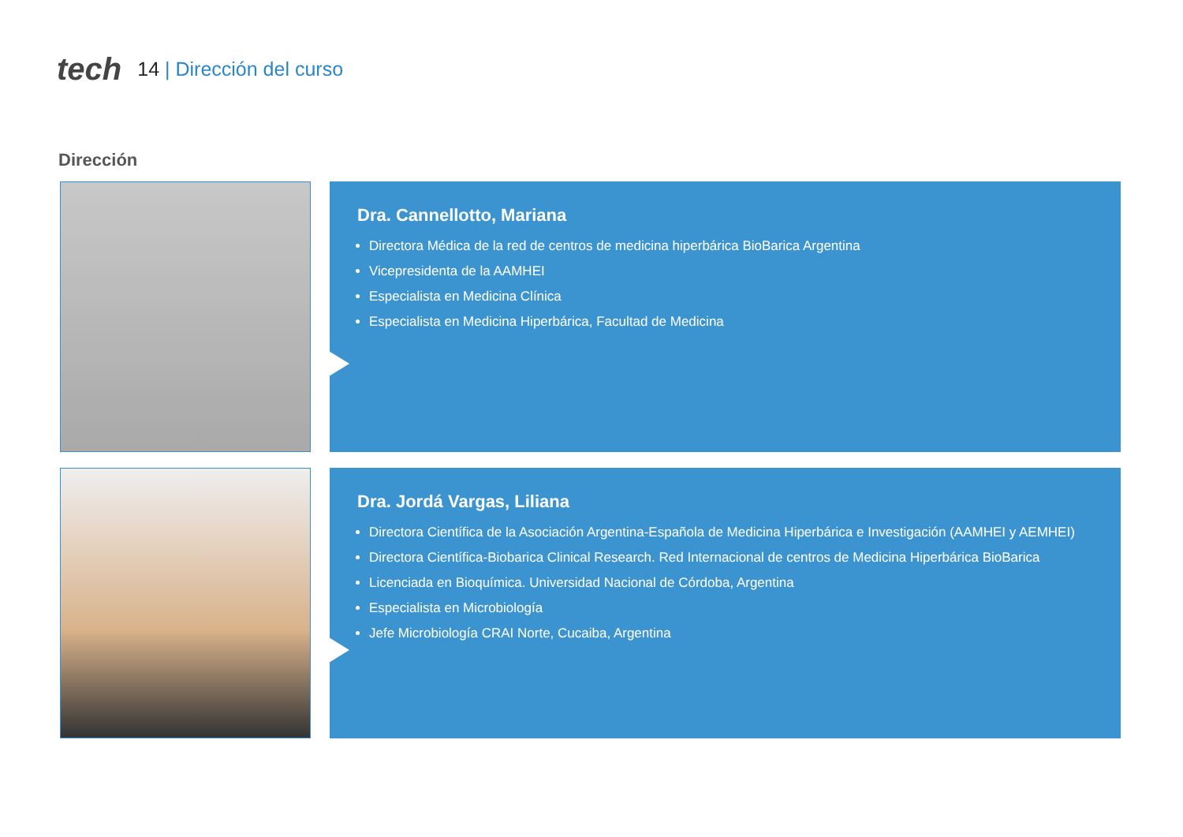tech
14 | Dirección del curso
Dirección
Dra. Cannellotto, Mariana
Directora Médica de la red de centros de medicina hiperbárica BioBarica Argentina
Vicepresidenta de la AAMHEI
Especialista en Medicina Clínica
Especialista en Medicina Hiperbárica, Facultad de Medicina
Dra. Jordá Vargas, Liliana
Directora Científica de la Asociación Argentina-Española de Medicina Hiperbárica e Investigación (AAMHEI y AEMHEI)
Directora Científica-Biobarica Clinical Research. Red Internacional de centros de Medicina Hiperbárica BioBarica
Licenciada en Bioquímica. Universidad Nacional de Córdoba, Argentina
Especialista en Microbiología
Jefe Microbiología CRAI Norte, Cucaiba, Argentina